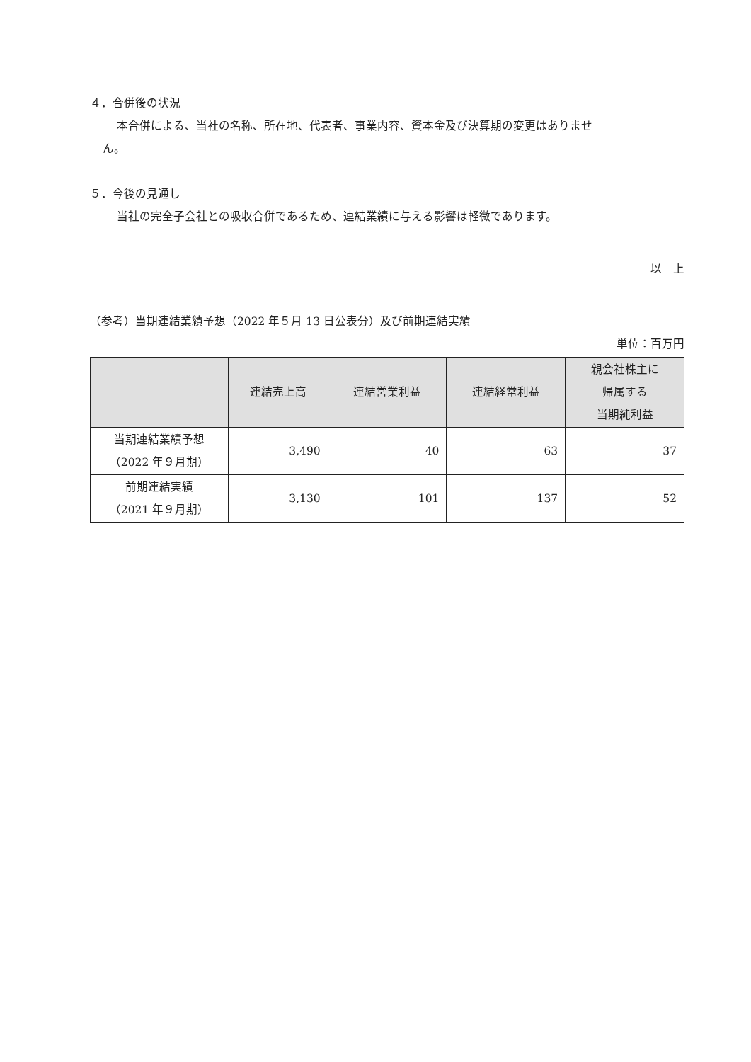４．合併後の状況
本合併による、当社の名称、所在地、代表者、事業内容、資本金及び決算期の変更はありませ
ん。
５．今後の見通し
当社の完全子会社との吸収合併であるため、連結業績に与える影響は軽微であります。
以　上
（参考）当期連結業績予想（2022 年５月 13 日公表分）及び前期連結実績
単位：百万円
| | 連結売上高 | 連結営業利益 | 連結経常利益 | 親会社株主に 帰属する 当期純利益 |
| --- | --- | --- | --- | --- |
| 当期連結業績予想 （2022 年９月期） | 3,490 | 40 | 63 | 37 |
| 前期連結実績 （2021 年９月期） | 3,130 | 101 | 137 | 52 |